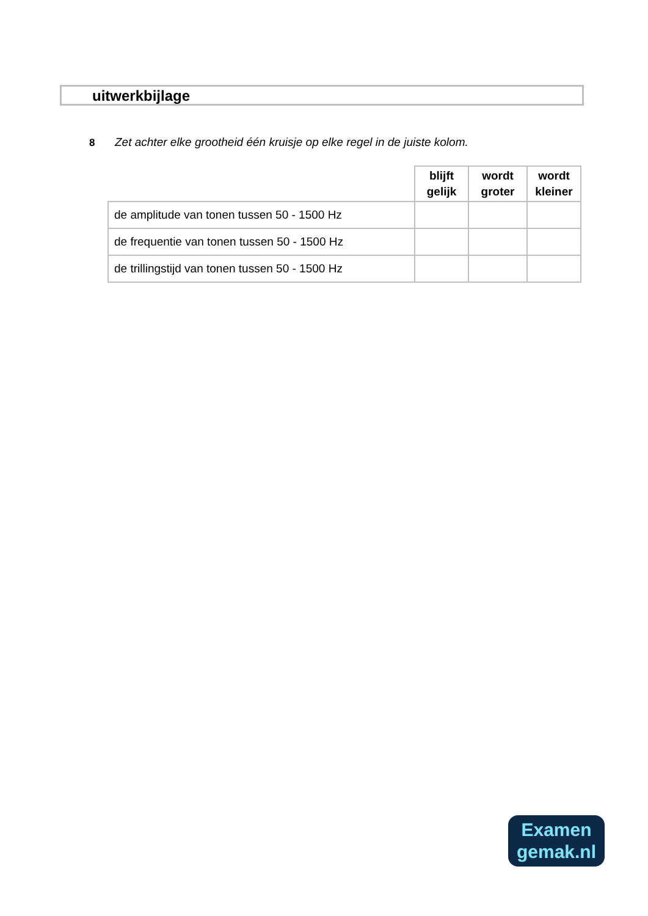uitwerkbijlage
8 Zet achter elke grootheid één kruisje op elke regel in de juiste kolom.
| | blijft gelijk | wordt groter | wordt kleiner |
| --- | --- | --- | --- |
| de amplitude van tonen tussen 50 - 1500 Hz | | | |
| de frequentie van tonen tussen 50 - 1500 Hz | | | |
| de trillingstijd van tonen tussen 50 - 1500 Hz | | | |
Examen
gemak.nl